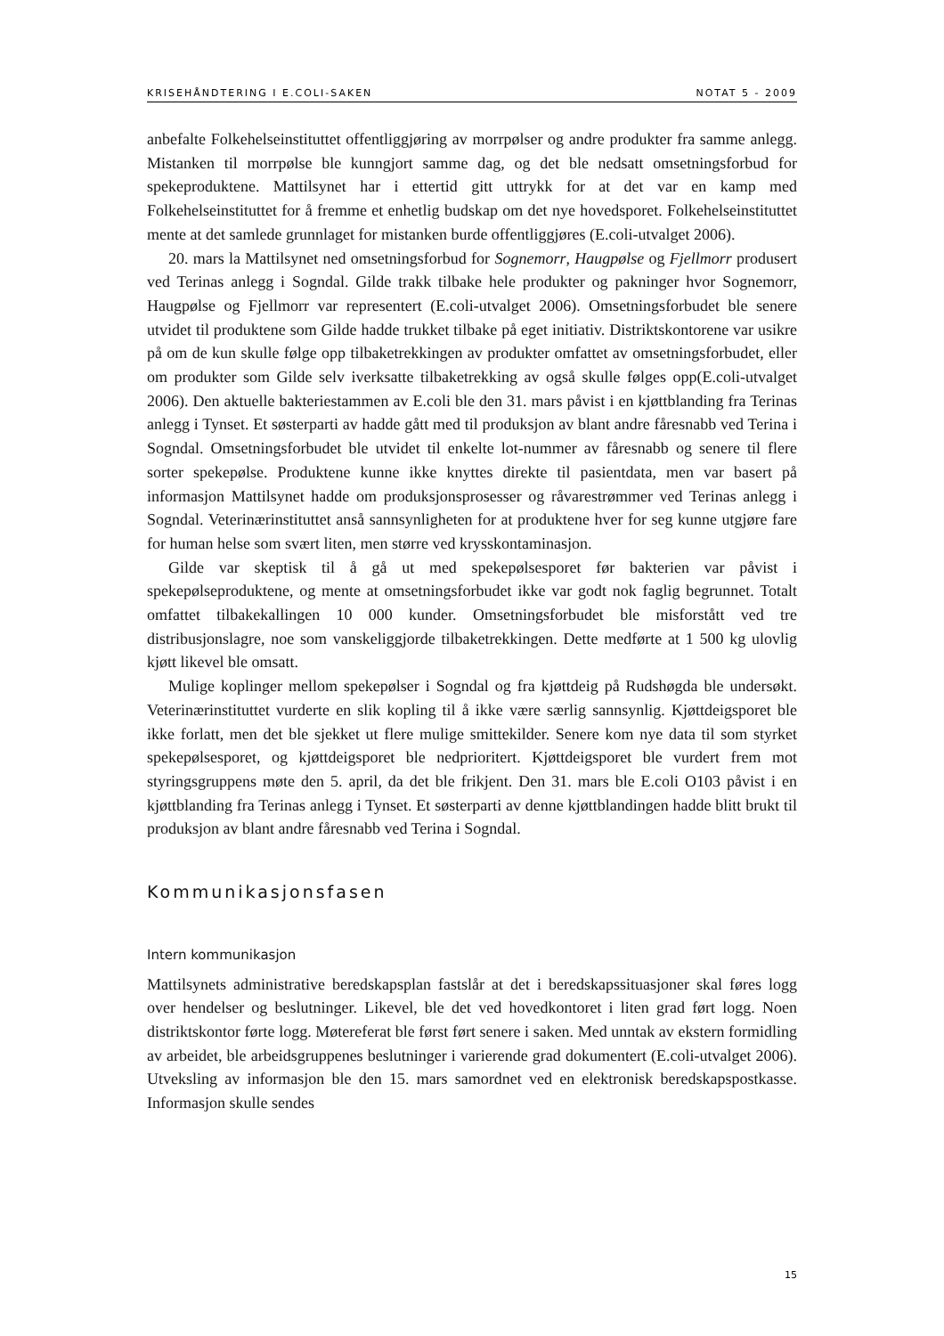KRISEHÅNDTERING I E.COLI-SAKEN NOTAT 5 - 2009
anbefalte Folkehelseinstituttet offentliggjøring av morrpølser og andre produkter fra samme anlegg. Mistanken til morrpølse ble kunngjort samme dag, og det ble nedsatt omsetningsforbud for spekeproduktene. Mattilsynet har i ettertid gitt uttrykk for at det var en kamp med Folkehelseinstituttet for å fremme et enhetlig budskap om det nye hovedsporet. Folkehelseinstituttet mente at det samlede grunnlaget for mistanken burde offentliggjøres (E.coli-utvalget 2006).
20. mars la Mattilsynet ned omsetningsforbud for Sognemorr, Haugpølse og Fjellmorr produsert ved Terinas anlegg i Sogndal. Gilde trakk tilbake hele produkter og pakninger hvor Sognemorr, Haugpølse og Fjellmorr var representert (E.coli-utvalget 2006). Omsetningsforbudet ble senere utvidet til produktene som Gilde hadde trukket tilbake på eget initiativ. Distriktskontorene var usikre på om de kun skulle følge opp tilbaketrekkingen av produkter omfattet av omsetningsforbudet, eller om produkter som Gilde selv iverksatte tilbaketrekking av også skulle følges opp(E.coli-utvalget 2006). Den aktuelle bakteriestammen av E.coli ble den 31. mars påvist i en kjøttblanding fra Terinas anlegg i Tynset. Et søsterparti av hadde gått med til produksjon av blant andre fåresnabb ved Terina i Sogndal. Omsetningsforbudet ble utvidet til enkelte lot-nummer av fåresnabb og senere til flere sorter spekepølse. Produktene kunne ikke knyttes direkte til pasientdata, men var basert på informasjon Mattilsynet hadde om produksjonsprosesser og råvarestrømmer ved Terinas anlegg i Sogndal. Veterinærinstituttet anså sannsynligheten for at produktene hver for seg kunne utgjøre fare for human helse som svært liten, men større ved krysskontaminasjon.
Gilde var skeptisk til å gå ut med spekepølsesporet før bakterien var påvist i spekepølseproduktene, og mente at omsetningsforbudet ikke var godt nok faglig begrunnet. Totalt omfattet tilbakekallingen 10 000 kunder. Omsetningsforbudet ble misforstått ved tre distribusjonslagre, noe som vanskeliggjorde tilbaketrekkingen. Dette medførte at 1 500 kg ulovlig kjøtt likevel ble omsatt.
Mulige koplinger mellom spekepølser i Sogndal og fra kjøttdeig på Rudshøgda ble undersøkt. Veterinærinstituttet vurderte en slik kopling til å ikke være særlig sannsynlig. Kjøttdeigsporet ble ikke forlatt, men det ble sjekket ut flere mulige smittekilder. Senere kom nye data til som styrket spekepølsesporet, og kjøttdeigsporet ble nedprioritert. Kjøttdeigsporet ble vurdert frem mot styringsgruppens møte den 5. april, da det ble frikjent. Den 31. mars ble E.coli O103 påvist i en kjøttblanding fra Terinas anlegg i Tynset. Et søsterparti av denne kjøttblandingen hadde blitt brukt til produksjon av blant andre fåresnabb ved Terina i Sogndal.
Kommunikasjonsfasen
Intern kommunikasjon
Mattilsynets administrative beredskapsplan fastslår at det i beredskapssituasjoner skal føres logg over hendelser og beslutninger. Likevel, ble det ved hovedkontoret i liten grad ført logg. Noen distriktskontor førte logg. Møtereferat ble først ført senere i saken. Med unntak av ekstern formidling av arbeidet, ble arbeidsgruppenes beslutninger i varierende grad dokumentert (E.coli-utvalget 2006). Utveksling av informasjon ble den 15. mars samordnet ved en elektronisk beredskapspostkasse. Informasjon skulle sendes
15